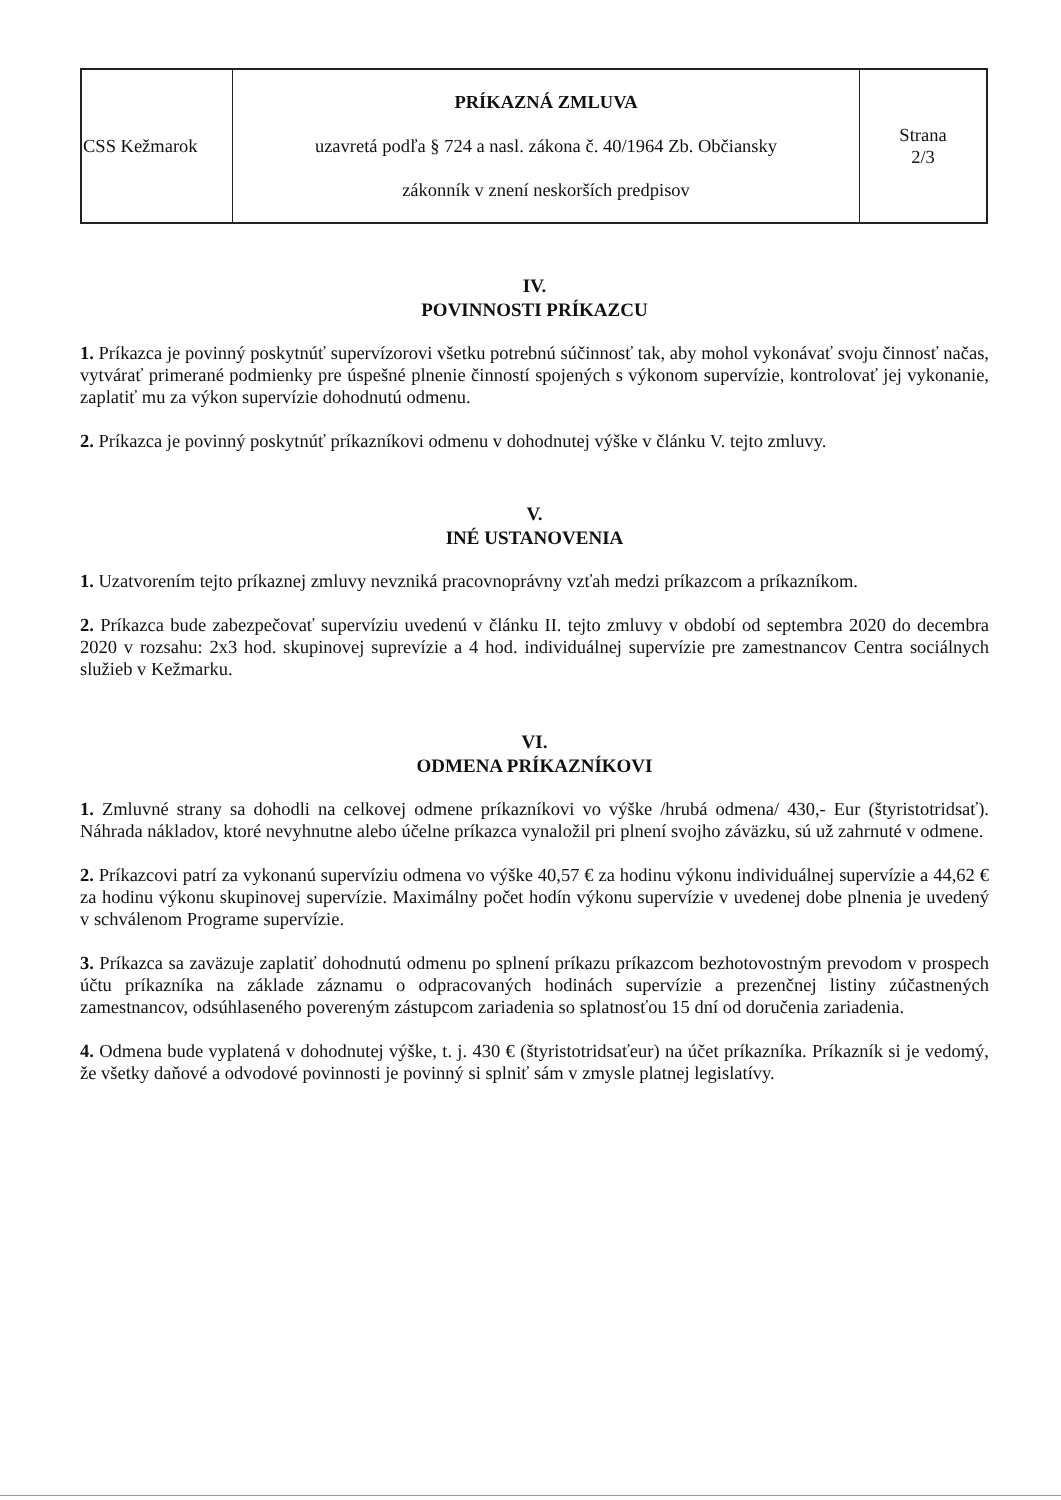| CSS Kežmarok | PRÍKAZNÁ ZMLUVA uzavretá podľa § 724 a nasl. zákona č. 40/1964 Zb. Občiansky zákonník v znení neskorších predpisov | Strana 2/3 |
IV.
POVINNOSTI PRÍKAZCU
1. Príkazca je povinný poskytnúť supervízorovi všetku potrebnú súčinnosť tak, aby mohol vykonávať svoju činnosť načas, vytvárať primerané podmienky pre úspešné plnenie činností spojených s výkonom supervízie, kontrolovať jej vykonanie, zaplatiť mu za výkon supervízie dohodnutú odmenu.
2. Príkazca je povinný poskytnúť príkazníkovi odmenu v dohodnutej výške v článku V. tejto zmluvy.
V.
INÉ USTANOVENIA
1. Uzatvorením tejto príkaznej zmluvy nevzniká pracovnoprávny vzťah medzi príkazcom a príkazníkom.
2. Príkazca bude zabezpečovať supervíziu uvedenú v článku II. tejto zmluvy v období od septembra 2020 do decembra 2020 v rozsahu: 2x3 hod. skupinovej suprevízie a 4 hod. individuálnej supervízie pre zamestnancov Centra sociálnych služieb v Kežmarku.
VI.
ODMENA PRÍKAZNÍKOVI
1. Zmluvné strany sa dohodli na celkovej odmene príkazníkovi vo výške /hrubá odmena/ 430,- Eur (štyristotridsať). Náhrada nákladov, ktoré nevyhnutne alebo účelne príkazca vynaložil pri plnení svojho záväzku, sú už zahrnuté v odmene.
2. Príkazcovi patrí za vykonanú supervíziu odmena vo výške 40,57 € za hodinu výkonu individuálnej supervízie a 44,62 € za hodinu výkonu skupinovej supervízie. Maximálny počet hodín výkonu supervízie v uvedenej dobe plnenia je uvedený v schválenom Programe supervízie.
3. Príkazca sa zaväzuje zaplatiť dohodnutú odmenu po splnení príkazu príkazcom bezhotovostným prevodom v prospech účtu príkazníka na základe záznamu o odpracovaných hodinách supervízie a prezenčnej listiny zúčastnených zamestnancov, odsúhlaseného povereným zástupcom zariadenia so splatnosťou 15 dní od doručenia zariadenia.
4. Odmena bude vyplatená v dohodnutej výške, t. j. 430 € (štyristotridsaťeur) na účet príkazníka. Príkazník si je vedomý, že všetky daňové a odvodové povinnosti je povinný si splniť sám v zmysle platnej legislatívy.